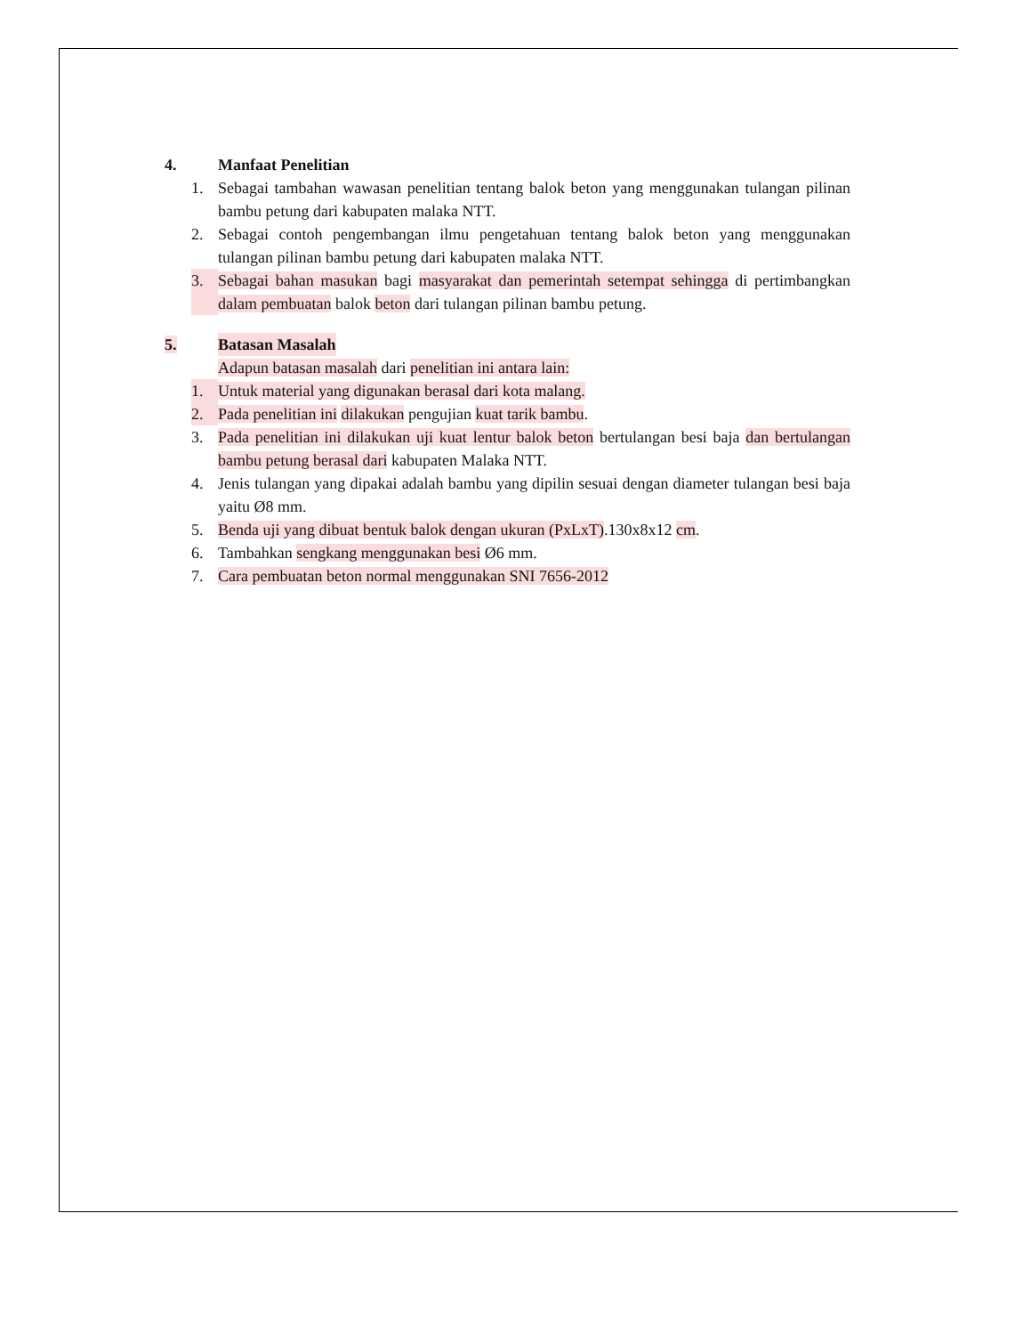4. Manfaat Penelitian
1. Sebagai tambahan wawasan penelitian tentang balok beton yang menggunakan tulangan pilinan bambu petung dari kabupaten malaka NTT.
2. Sebagai contoh pengembangan ilmu pengetahuan tentang balok beton yang menggunakan tulangan pilinan bambu petung dari kabupaten malaka NTT.
3. Sebagai bahan masukan bagi masyarakat dan pemerintah setempat sehingga di pertimbangkan dalam pembuatan balok beton dari tulangan pilinan bambu petung.
5. Batasan Masalah
Adapun batasan masalah dari penelitian ini antara lain:
1. Untuk material yang digunakan berasal dari kota malang.
2. Pada penelitian ini dilakukan pengujian kuat tarik bambu.
3. Pada penelitian ini dilakukan uji kuat lentur balok beton bertulangan besi baja dan bertulangan bambu petung berasal dari kabupaten Malaka NTT.
4. Jenis tulangan yang dipakai adalah bambu yang dipilin sesuai dengan diameter tulangan besi baja yaitu Ø8 mm.
5. Benda uji yang dibuat bentuk balok dengan ukuran (PxLxT).130x8x12 cm.
6. Tambahkan sengkang menggunakan besi Ø6 mm.
7. Cara pembuatan beton normal menggunakan SNI 7656-2012